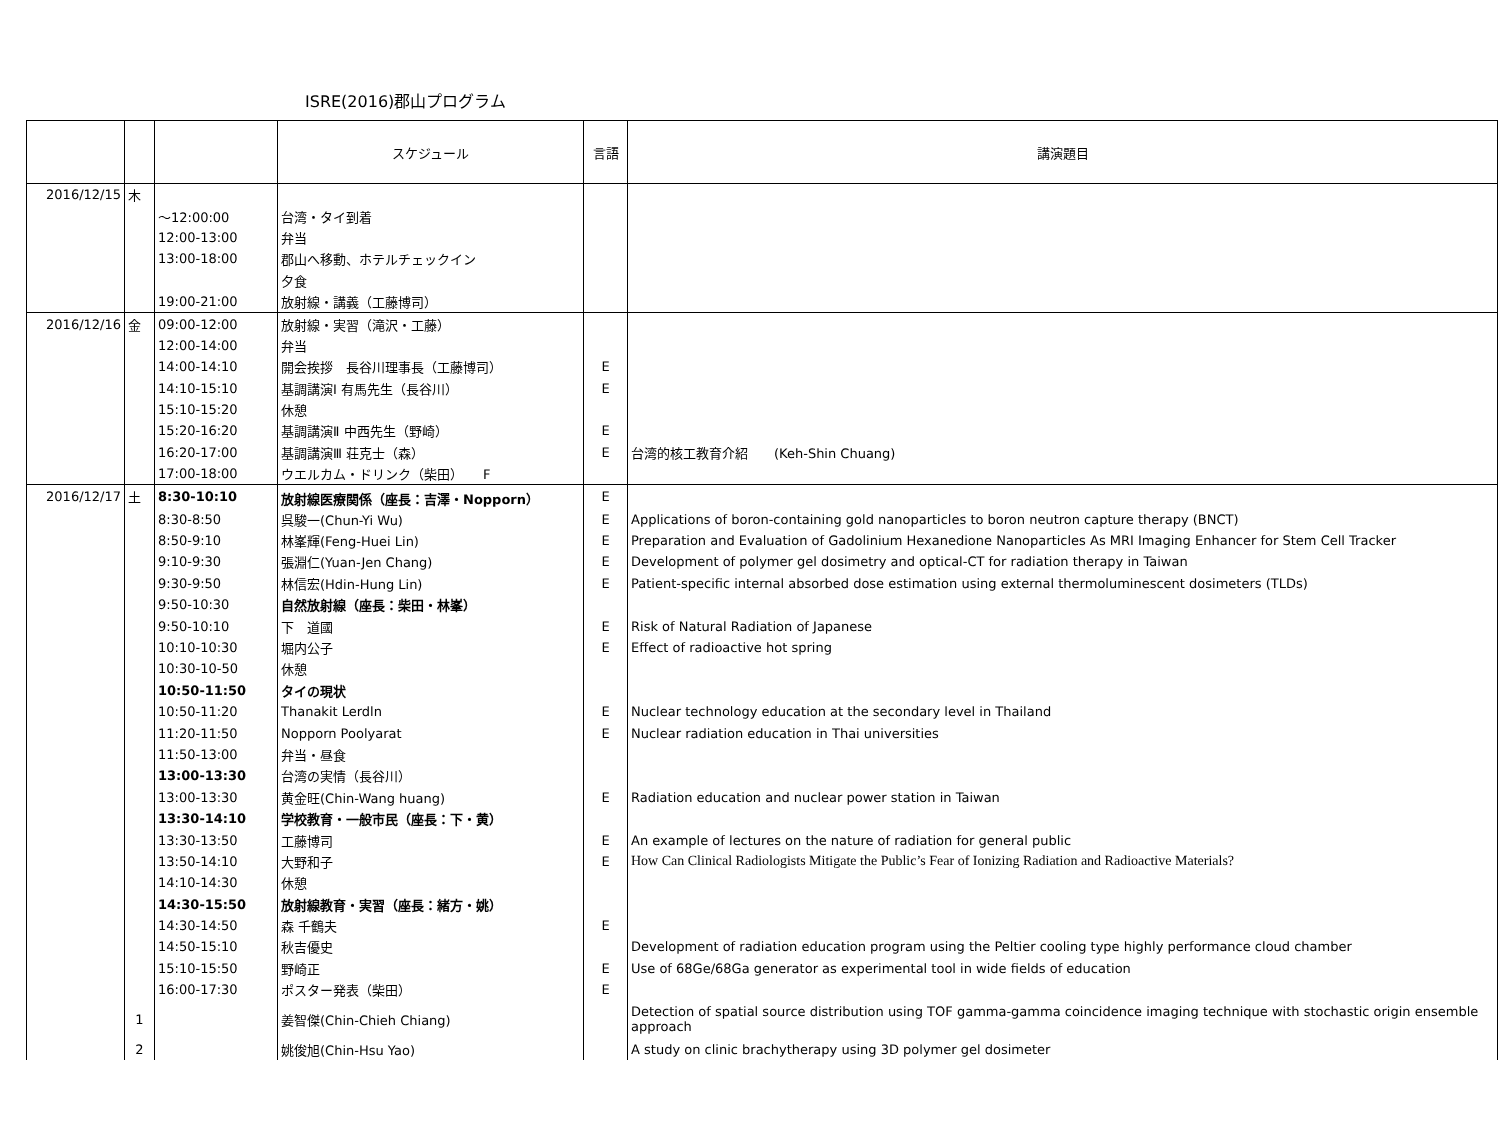ISRE(2016)郡山プログラム
| | | | スケジュール | 言語 | 講演題目 |
| --- | --- | --- | --- | --- | --- |
| 2016/12/15 | 木 | | | | |
| | | ～12:00:00 | 台湾・タイ到着 | | |
| | | 12:00-13:00 | 弁当 | | |
| | | 13:00-18:00 | 郡山へ移動、ホテルチェックイン | | |
| | | | 夕食 | | |
| | | 19:00-21:00 | 放射線・講義（工藤博司） | | |
| 2016/12/16 | 金 | 09:00-12:00 | 放射線・実習（滝沢・工藤） | | |
| | | 12:00-14:00 | 弁当 | | |
| | | 14:00-14:10 | 開会挨拶 長谷川理事長（工藤博司） | E | |
| | | 14:10-15:10 | 基調講演Ⅰ 有馬先生（長谷川） | E | |
| | | 15:10-15:20 | 休憩 | | |
| | | 15:20-16:20 | 基調講演Ⅱ 中西先生（野崎） | E | |
| | | 16:20-17:00 | 基調講演Ⅲ 荘克士（森） | E | 台湾的核工教育介紹 (Keh-Shin Chuang) |
| | | 17:00-18:00 | ウエルカム・ドリンク（柴田） F | | |
| 2016/12/17 | 土 | 8:30-10:10 | 放射線医療関係（座長：吉澤・Nopporn） | E | |
| | | 8:30-8:50 | 呉駿一(Chun-Yi Wu) | E | Applications of boron-containing gold nanoparticles to boron neutron capture therapy (BNCT) |
| | | 8:50-9:10 | 林峯輝(Feng-Huei Lin) | E | Preparation and Evaluation of Gadolinium Hexanedione Nanoparticles As MRI Imaging Enhancer for Stem Cell Tracker |
| | | 9:10-9:30 | 張淵仁(Yuan-Jen Chang) | E | Development of polymer gel dosimetry and optical-CT for radiation therapy in Taiwan |
| | | 9:30-9:50 | 林信宏(Hdin-Hung Lin) | E | Patient-specific internal absorbed dose estimation using external thermoluminescent dosimeters (TLDs) |
| | | 9:50-10:30 | 自然放射線（座長：柴田・林峯） | | |
| | | 9:50-10:10 | 下 道國 | E | Risk of Natural Radiation of Japanese |
| | | 10:10-10:30 | 堀内公子 | E | Effect of radioactive hot spring |
| | | 10:30-10-50 | 休憩 | | |
| | | 10:50-11:50 | タイの現状 | | |
| | | 10:50-11:20 | Thanakit Lerdln | E | Nuclear technology education at the secondary level in Thailand |
| | | 11:20-11:50 | Nopporn Poolyarat | E | Nuclear radiation education in Thai universities |
| | | 11:50-13:00 | 弁当・昼食 | | |
| | | 13:00-13:30 | 台湾の実情（長谷川） | | |
| | | 13:00-13:30 | 黄金旺(Chin-Wang huang) | E | Radiation education and nuclear power station in Taiwan |
| | | 13:30-14:10 | 学校教育・一般市民（座長：下・黄） | | |
| | | 13:30-13:50 | 工藤博司 | E | An example of lectures on the nature of radiation for general public |
| | | 13:50-14:10 | 大野和子 | E | How Can Clinical Radiologists Mitigate the Public’s Fear of Ionizing Radiation and Radioactive Materials? |
| | | 14:10-14:30 | 休憩 | | |
| | | 14:30-15:50 | 放射線教育・実習（座長：緒方・姚） | | |
| | | 14:30-14:50 | 森 千鶴夫 | E | |
| | | 14:50-15:10 | 秋吉優史 | | Development of radiation education program using the Peltier cooling type highly performance cloud chamber |
| | | 15:10-15:50 | 野崎正 | E | Use of 68Ge/68Ga generator as experimental tool in wide fields of education |
| | | 16:00-17:30 | ポスター発表（柴田） | E | |
| | 1 | | 姜智傑(Chin-Chieh Chiang) | | Detection of spatial source distribution using TOF gamma-gamma coincidence imaging technique with stochastic origin ensemble approach |
| | 2 | | 姚俊旭(Chin-Hsu Yao) | | A study on clinic brachytherapy using 3D polymer gel dosimeter |